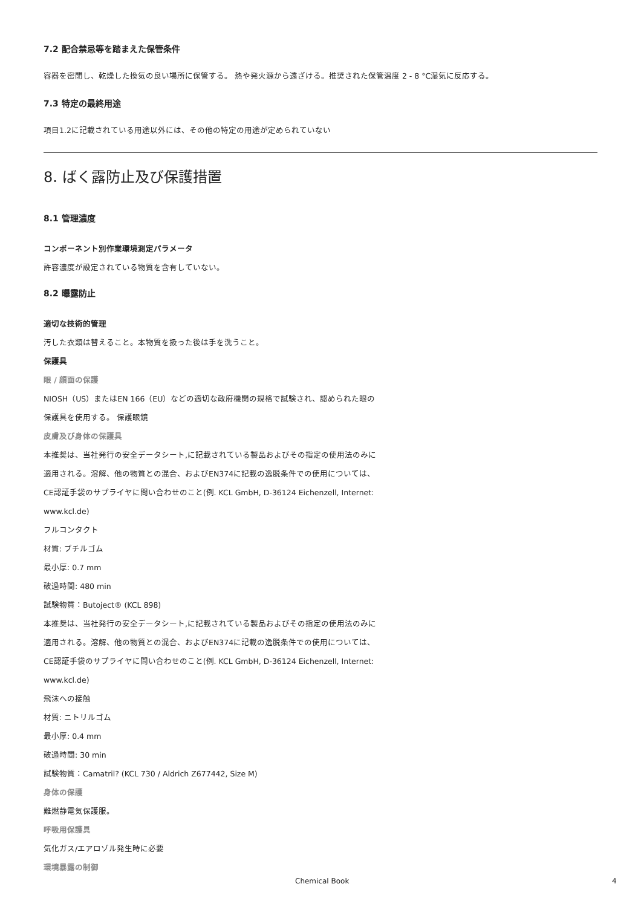7.2 配合禁忌等を踏まえた保管条件
容器を密閉し、乾燥した換気の良い場所に保管する。 熱や発火源から遠ざける。推奨された保管温度 2 - 8 °C湿気に反応する。
7.3 特定の最終用途
項目1.2に記載されている用途以外には、その他の特定の用途が定められていない
8. ばく露防止及び保護措置
8.1 管理濃度
コンポーネント別作業環境測定パラメータ
許容濃度が設定されている物質を含有していない。
8.2 曝露防止
適切な技術的管理
汚した衣類は替えること。本物質を扱った後は手を洗うこと。
保護具
眼 / 顔面の保護
NIOSH（US）またはEN 166（EU）などの適切な政府機関の規格で試験され、認められた眼の
保護具を使用する。 保護眼鏡
皮膚及び身体の保護具
本推奨は、当社発行の安全データシート,に記載されている製品およびその指定の使用法のみに
適用される。溶解、他の物質との混合、およびEN374に記載の逸脱条件での使用については、
CE認証手袋のサプライヤに問い合わせのこと(例. KCL GmbH, D-36124 Eichenzell, Internet:
www.kcl.de)
フルコンタクト
材質: ブチルゴム
最小厚: 0.7 mm
破過時間: 480 min
試験物質：Butoject® (KCL 898)
本推奨は、当社発行の安全データシート,に記載されている製品およびその指定の使用法のみに
適用される。溶解、他の物質との混合、およびEN374に記載の逸脱条件での使用については、
CE認証手袋のサプライヤに問い合わせのこと(例. KCL GmbH, D-36124 Eichenzell, Internet:
www.kcl.de)
飛沫への接触
材質: ニトリルゴム
最小厚: 0.4 mm
破過時間: 30 min
試験物質：Camatril? (KCL 730 / Aldrich Z677442, Size M)
身体の保護
難燃静電気保護服。
呼吸用保護具
気化ガス/エアロゾル発生時に必要
環境暴露の制御
Chemical Book 4